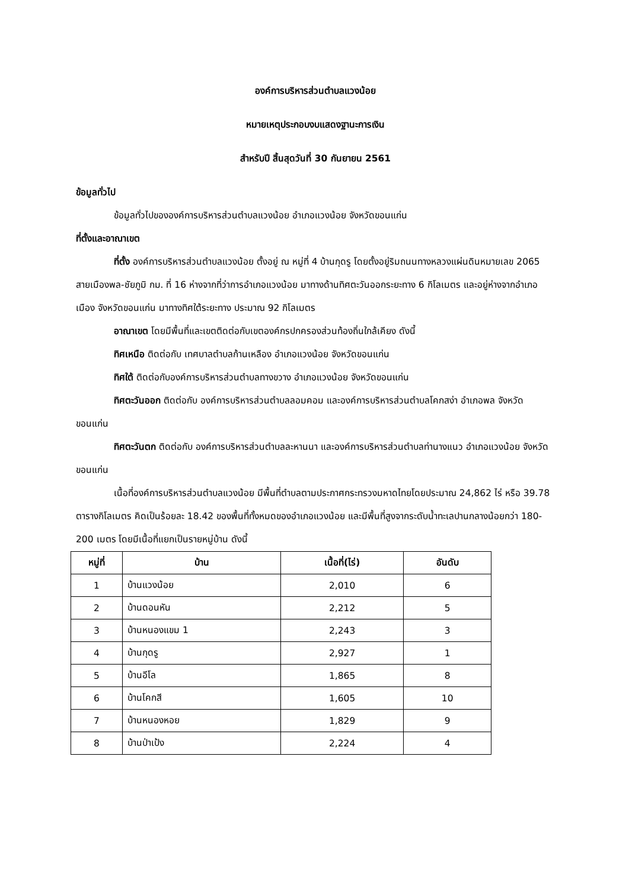องค์การบริหารส่วนตำบลแวงน้อย
หมายเหตุประกอบงบแสดงฐานะการเงิน
สำหรับปี สิ้นสุดวันที่ 30 กันยายน 2561
ข้อมูลทั่วไป
ข้อมูลทั่วไปขององค์การบริหารส่วนตำบลแวงน้อย อำเภอแวงน้อย จังหวัดขอนแก่น
ที่ตั้งและอาณาเขต
ที่ตั้ง องค์การบริหารส่วนตำบลแวงน้อย ตั้งอยู่ ณ หมู่ที่ 4 บ้านกุดรู โดยตั้งอยู่ริมถนนทางหลวงแผ่นดินหมายเลข 2065 สายเมืองพล-ชัยภูมิ กม. ที่ 16 ห่างจากที่ว่าการอำเภอแวงน้อย มาทางด้านทิศตะวันออกระยะทาง 6 กิโลเมตร และอยู่ห่างจากอำเภอเมือง จังหวัดขอนแก่น มาทางทิศใต้ระยะทาง ประมาณ 92 กิโลเมตร
อาณาเขต โดยมีพื้นที่และเขตติดต่อกับเขตองค์กรปกครองส่วนท้องถิ่นใกล้เคียง ดังนี้
ทิศเหนือ ติดต่อกับ เทศบาลตำบลก้านเหลือง อำเภอแวงน้อย จังหวัดขอนแก่น
ทิศใต้ ติดต่อกับองค์การบริหารส่วนตำบลทางขวาง อำเภอแวงน้อย จังหวัดขอนแก่น
ทิศตะวันออก ติดต่อกับ องค์การบริหารส่วนตำบลลอมคอม และองค์การบริหารส่วนตำบลโคกสง่า อำเภอพล จังหวัดขอนแก่น
ทิศตะวันตก ติดต่อกับ องค์การบริหารส่วนตำบลละหานนา และองค์การบริหารส่วนตำบลท่านางแนว อำเภอแวงน้อย จังหวัดขอนแก่น
เนื้อที่องค์การบริหารส่วนตำบลแวงน้อย มีพื้นที่ตำบลตามประกาศกระทรวงมหาดไทยโดยประมาณ 24,862 ไร่ หรือ 39.78 ตารางกิโลเมตร คิดเป็นร้อยละ 18.42 ของพื้นที่ทั้งหมดของอำเภอแวงน้อย และมีพื้นที่สูงจากระดับน้ำทะเลปานกลางน้อยกว่า 180-200 เมตร โดยมีเนื้อที่แยกเป็นรายหมู่บ้าน ดังนี้
| หมู่ที่ | บ้าน | เนื้อที่(ไร่) | อันดับ |
| --- | --- | --- | --- |
| 1 | บ้านแวงน้อย | 2,010 | 6 |
| 2 | บ้านดอนหัน | 2,212 | 5 |
| 3 | บ้านหนองแขม 1 | 2,243 | 3 |
| 4 | บ้านกุดรู | 2,927 | 1 |
| 5 | บ้านอีโล | 1,865 | 8 |
| 6 | บ้านโคกสี | 1,605 | 10 |
| 7 | บ้านหนองหอย | 1,829 | 9 |
| 8 | บ้านป่าเป้ง | 2,224 | 4 |